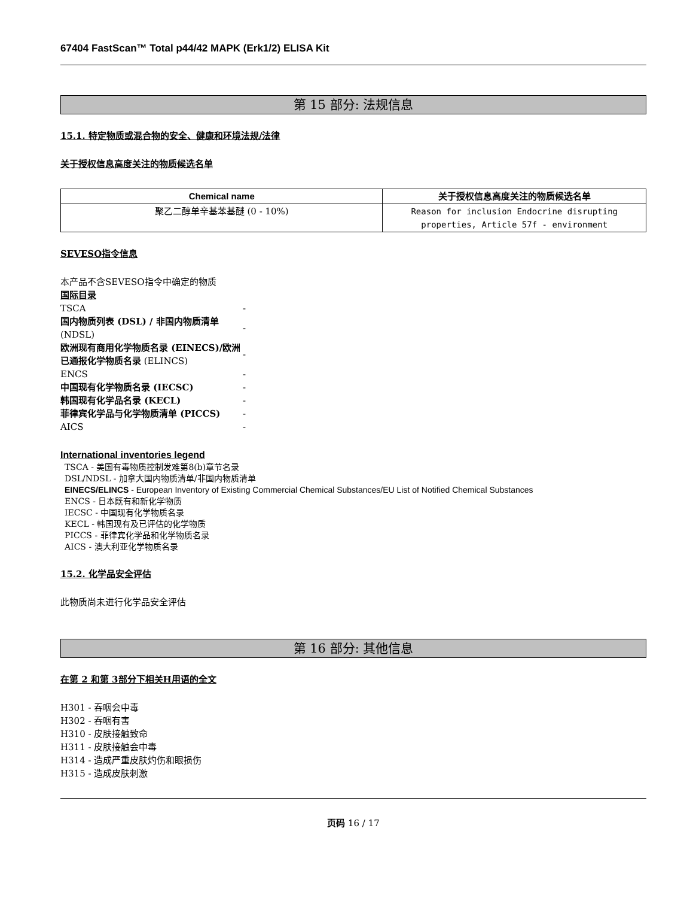67404 FastScan™ Total p44/42 MAPK (Erk1/2) ELISA Kit
第 15 部分: 法规信息
15.1. 特定物质或混合物的安全、健康和环境法规/法律
关于授权信息高度关注的物质候选名单
| Chemical name | 关于授权信息高度关注的物质候选名单 |
| --- | --- |
| 聚乙二醇单辛基苯基醚 (0 - 10%) | Reason for inclusion Endocrine disrupting properties, Article 57f - environment |
SEVESO指令信息
本产品不含SEVESO指令中确定的物质
国际目录
| TSCA | - |
| 国内物质列表 (DSL) / 非国内物质清单 (NDSL) | - |
| 欧洲现有商用化学物质名录 (EINECS)/欧洲已通报化学物质名录 (ELINCS) | - |
| ENCS | - |
| 中国现有化学物质名录 (IECSC) | - |
| 韩国现有化学品名录 (KECL) | - |
| 菲律宾化学品与化学物质清单 (PICCS) | - |
| AICS | - |
International inventories legend
TSCA - 美国有毒物质控制发难第8(b)章节名录
DSL/NDSL - 加拿大国内物质清单/非国内物质清单
EINECS/ELINCS - European Inventory of Existing Commercial Chemical Substances/EU List of Notified Chemical Substances
ENCS - 日本既有和新化学物质
IECSC - 中国现有化学物质名录
KECL - 韩国现有及已评估的化学物质
PICCS - 菲律宾化学品和化学物质名录
AICS - 澳大利亚化学物质名录
15.2. 化学品安全评估
此物质尚未进行化学品安全评估
第 16 部分: 其他信息
在第 2 和第 3部分下相关H用语的全文
H301 - 吞咽会中毒
H302 - 吞咽有害
H310 - 皮肤接触致命
H311 - 皮肤接触会中毒
H314 - 造成严重皮肤灼伤和眼损伤
H315 - 造成皮肤刺激
页码 16 / 17